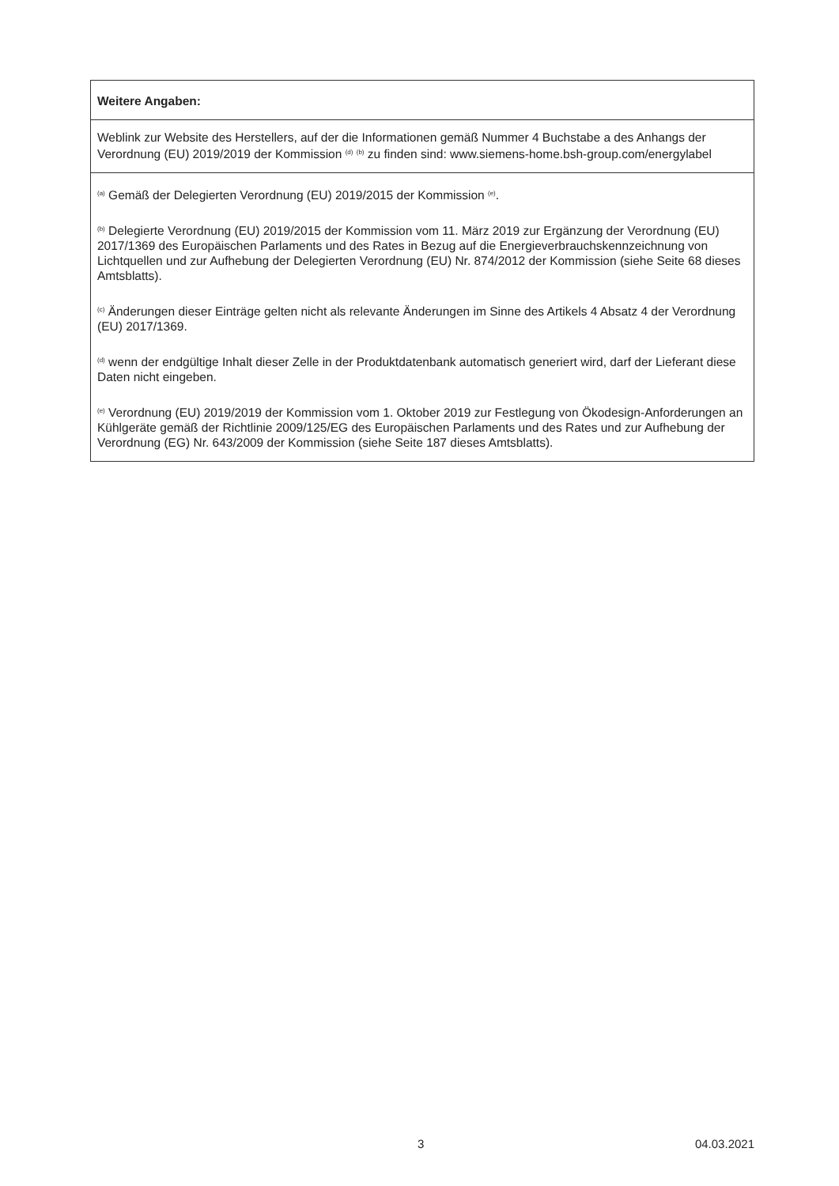| Weitere Angaben: |
| Weblink zur Website des Herstellers, auf der die Informationen gemäß Nummer 4 Buchstabe a des Anhangs der Verordnung (EU) 2019/2019 der Kommission <sup>(d)</sup> <sup>(b)</sup> zu finden sind: www.siemens-home.bsh-group.com/energylabel |
| <sup>(a)</sup> Gemäß der Delegierten Verordnung (EU) 2019/2015 der Kommission <sup>(e)</sup>. |
| <sup>(b)</sup> Delegierte Verordnung (EU) 2019/2015 der Kommission vom 11. März 2019 zur Ergänzung der Verordnung (EU) 2017/1369 des Europäischen Parlaments und des Rates in Bezug auf die Energieverbrauchskennzeichnung von Lichtquellen und zur Aufhebung der Delegierten Verordnung (EU) Nr. 874/2012 der Kommission (siehe Seite 68 dieses Amtsblatts). |
| <sup>(c)</sup> Änderungen dieser Einträge gelten nicht als relevante Änderungen im Sinne des Artikels 4 Absatz 4 der Verordnung (EU) 2017/1369. |
| <sup>(d)</sup> wenn der endgültige Inhalt dieser Zelle in der Produktdatenbank automatisch generiert wird, darf der Lieferant diese Daten nicht eingeben. |
| <sup>(e)</sup> Verordnung (EU) 2019/2019 der Kommission vom 1. Oktober 2019 zur Festlegung von Ökodesign-Anforderungen an Kühlgeräte gemäß der Richtlinie 2009/125/EG des Europäischen Parlaments und des Rates und zur Aufhebung der Verordnung (EG) Nr. 643/2009 der Kommission (siehe Seite 187 dieses Amtsblatts). |
3 04.03.2021